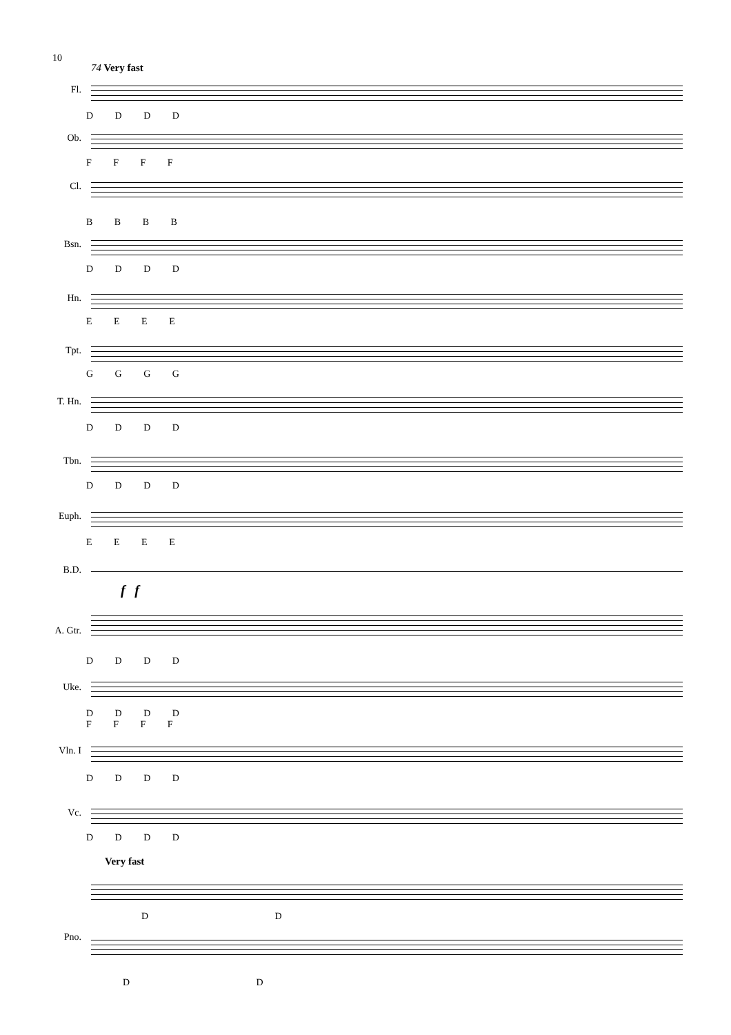10
74 Very fast
Fl.
D D D D
Ob.
F F F F
Cl.
B B B B
Bsn.
D D D D
Hn.
E E E E
Tpt.
G G G G
T. Hn.
D D D D
Tbn.
D D D D
Euph.
E E E E
B.D.
ff
A. Gtr.
D D D D
Uke.
D D D D
F F F F
Vln. I
D D D D
Vc.
D D D D
Very fast
D D
Pno.
D D